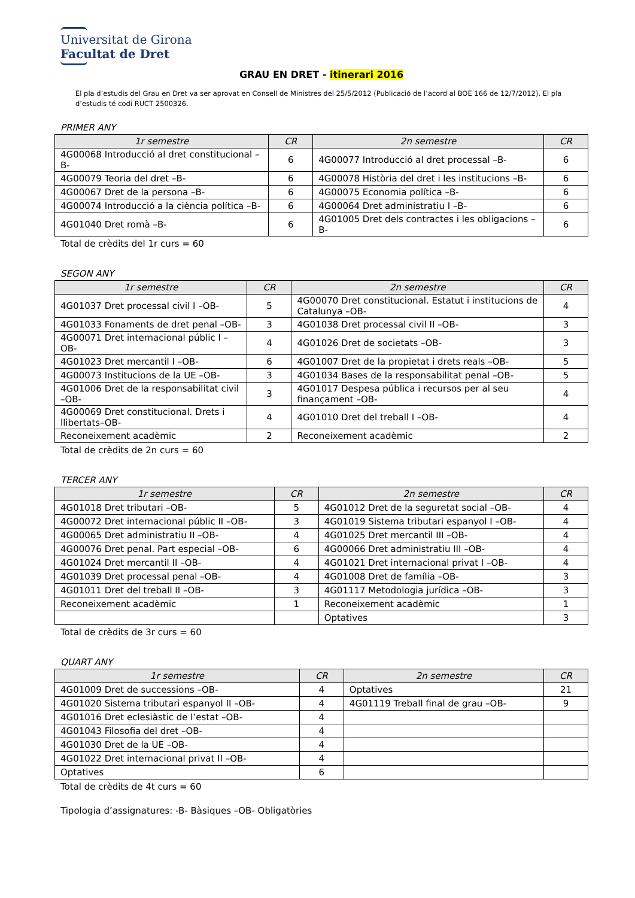Universitat de Girona
Facultat de Dret
GRAU EN DRET - itinerari 2016
El pla d’estudis del Grau en Dret va ser aprovat en Consell de Ministres del 25/5/2012 (Publicació de l’acord al BOE 166 de 12/7/2012). El pla d’estudis té codi RUCT 2500326.
PRIMER ANY
| 1r semestre | CR | 2n semestre | CR |
| --- | --- | --- | --- |
| 4G00068 Introducció al dret constitucional –B- | 6 | 4G00077 Introducció al dret processal –B- | 6 |
| 4G00079 Teoria del dret –B- | 6 | 4G00078 Història del dret i les institucions –B- | 6 |
| 4G00067 Dret de la persona –B- | 6 | 4G00075 Economia política –B- | 6 |
| 4G00074 Introducció a la ciència política –B- | 6 | 4G00064 Dret administratiu I –B- | 6 |
| 4G01040 Dret romà –B- | 6 | 4G01005 Dret dels contractes i les obligacions –B- | 6 |
Total de crèdits del 1r curs = 60
SEGON ANY
| 1r semestre | CR | 2n semestre | CR |
| --- | --- | --- | --- |
| 4G01037 Dret processal civil I –OB- | 5 | 4G00070 Dret constitucional. Estatut i institucions de Catalunya –OB- | 4 |
| 4G01033 Fonaments de dret penal –OB- | 3 | 4G01038 Dret processal civil II –OB- | 3 |
| 4G00071 Dret internacional públic I –OB- | 4 | 4G01026 Dret de societats –OB- | 3 |
| 4G01023 Dret mercantil I –OB- | 6 | 4G01007 Dret de la propietat i drets reals –OB- | 5 |
| 4G00073 Institucions de la UE –OB- | 3 | 4G01034 Bases de la responsabilitat penal –OB- | 5 |
| 4G01006 Dret de la responsabilitat civil –OB- | 3 | 4G01017 Despesa pública i recursos per al seu finançament –OB- | 4 |
| 4G00069 Dret constitucional. Drets i llibertats–OB- | 4 | 4G01010 Dret del treball I –OB- | 4 |
| Reconeixement acadèmic | 2 | Reconeixement acadèmic | 2 |
Total de crèdits de 2n curs = 60
TERCER ANY
| 1r semestre | CR | 2n semestre | CR |
| --- | --- | --- | --- |
| 4G01018 Dret tributari –OB- | 5 | 4G01012 Dret de la seguretat social –OB- | 4 |
| 4G00072 Dret internacional públic II –OB- | 3 | 4G01019 Sistema tributari espanyol I –OB- | 4 |
| 4G00065 Dret administratiu II –OB- | 4 | 4G01025 Dret mercantil III –OB- | 4 |
| 4G00076 Dret penal. Part especial –OB- | 6 | 4G00066 Dret administratiu III –OB- | 4 |
| 4G01024 Dret mercantil II –OB- | 4 | 4G01021 Dret internacional privat I –OB- | 4 |
| 4G01039 Dret processal penal –OB- | 4 | 4G01008 Dret de família –OB- | 3 |
| 4G01011 Dret del treball II –OB- | 3 | 4G01117 Metodologia jurídica –OB- | 3 |
| Reconeixement acadèmic | 1 | Reconeixement acadèmic | 1 |
| | | Optatives | 3 |
Total de crèdits de 3r curs = 60
QUART ANY
| 1r semestre | CR | 2n semestre | CR |
| --- | --- | --- | --- |
| 4G01009 Dret de successions –OB- | 4 | Optatives | 21 |
| 4G01020 Sistema tributari espanyol II –OB- | 4 | 4G01119 Treball final de grau –OB- | 9 |
| 4G01016 Dret eclesiàstic de l’estat –OB- | 4 | | |
| 4G01043 Filosofia del dret –OB- | 4 | | |
| 4G01030 Dret de la UE –OB- | 4 | | |
| 4G01022 Dret internacional privat II –OB- | 4 | | |
| Optatives | 6 | | |
Total de crèdits de 4t curs = 60
Tipologia d’assignatures: -B- Bàsiques –OB- Obligatòries